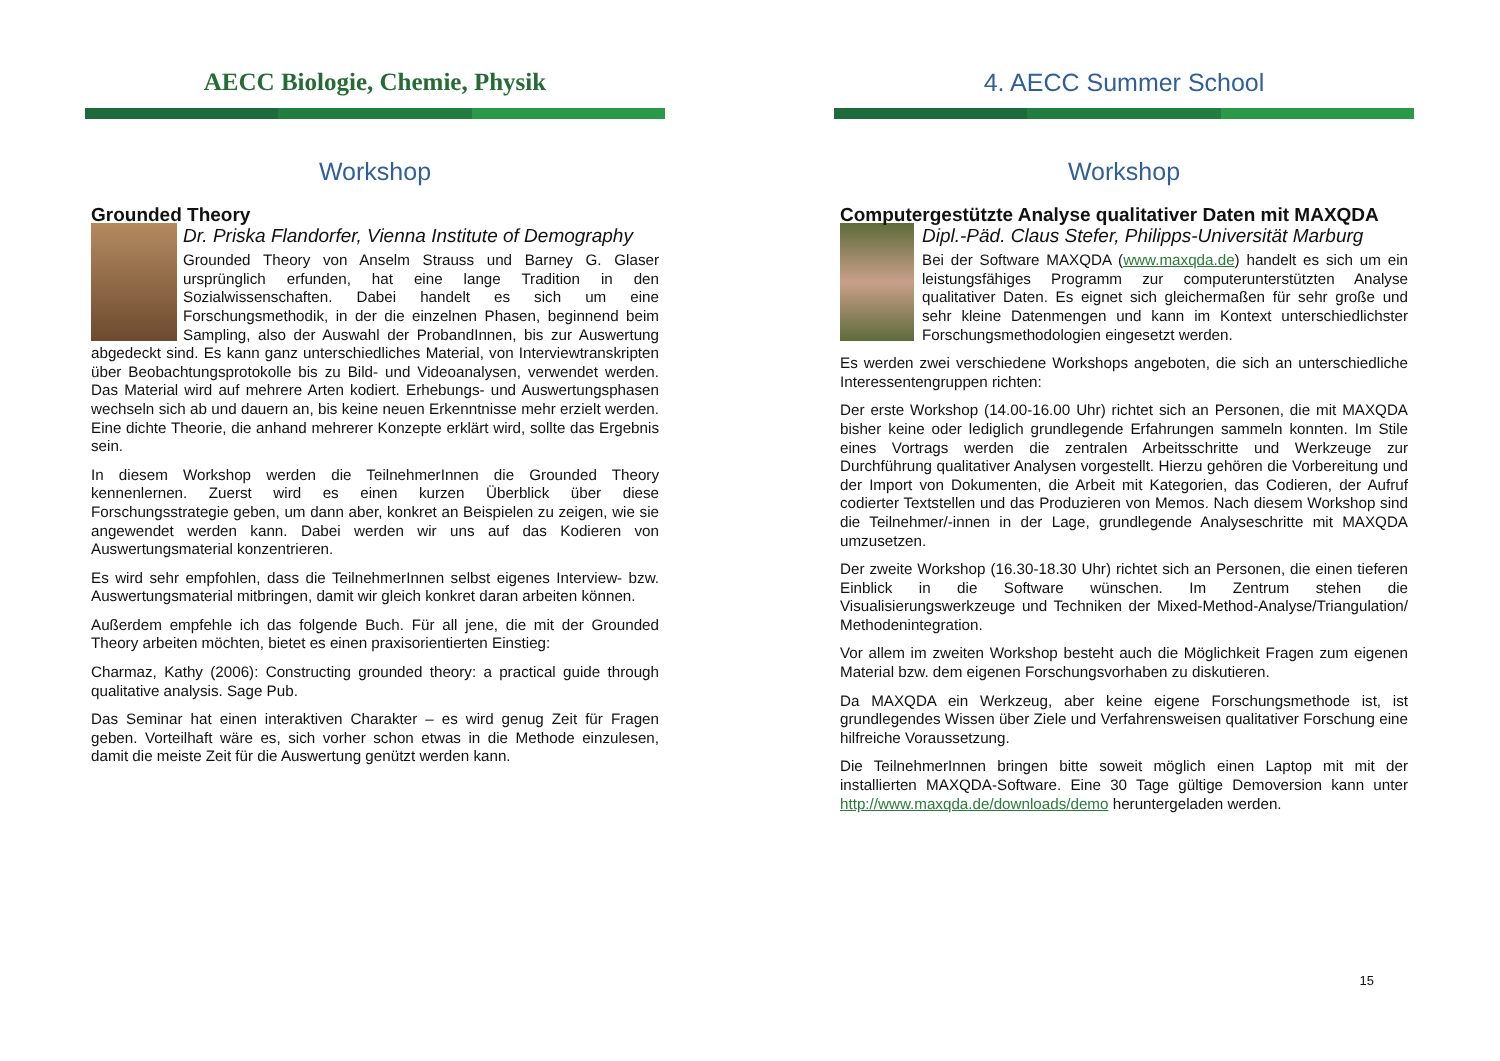AECC Biologie, Chemie, Physik
Workshop
Grounded Theory
Dr. Priska Flandorfer, Vienna Institute of Demography
Grounded Theory von Anselm Strauss und Barney G. Glaser ursprünglich erfunden, hat eine lange Tradition in den Sozialwissenschaften. Dabei handelt es sich um eine Forschungsmethodik, in der die einzelnen Phasen, beginnend beim Sampling, also der Auswahl der ProbandInnen, bis zur Auswertung abgedeckt sind. Es kann ganz unterschiedliches Material, von Interviewtranskripten über Beobachtungsprotokolle bis zu Bild- und Videoanalysen, verwendet werden. Das Material wird auf mehrere Arten kodiert. Erhebungs- und Auswertungsphasen wechseln sich ab und dauern an, bis keine neuen Erkenntnisse mehr erzielt werden. Eine dichte Theorie, die anhand mehrerer Konzepte erklärt wird, sollte das Ergebnis sein.
In diesem Workshop werden die TeilnehmerInnen die Grounded Theory kennenlernen. Zuerst wird es einen kurzen Überblick über diese Forschungsstrategie geben, um dann aber, konkret an Beispielen zu zeigen, wie sie angewendet werden kann. Dabei werden wir uns auf das Kodieren von Auswertungsmaterial konzentrieren.
Es wird sehr empfohlen, dass die TeilnehmerInnen selbst eigenes Interview- bzw. Auswertungsmaterial mitbringen, damit wir gleich konkret daran arbeiten können.
Außerdem empfehle ich das folgende Buch. Für all jene, die mit der Grounded Theory arbeiten möchten, bietet es einen praxisorientierten Einstieg:
Charmaz, Kathy (2006): Constructing grounded theory: a practical guide through qualitative analysis. Sage Pub.
Das Seminar hat einen interaktiven Charakter – es wird genug Zeit für Fragen geben. Vorteilhaft wäre es, sich vorher schon etwas in die Methode einzulesen, damit die meiste Zeit für die Auswertung genützt werden kann.
4. AECC Summer School
Workshop
Computergestützte Analyse qualitativer Daten mit MAXQDA
Dipl.-Päd. Claus Stefer, Philipps-Universität Marburg
Bei der Software MAXQDA (www.maxqda.de) handelt es sich um ein leistungsfähiges Programm zur computerunterstützten Analyse qualitativer Daten. Es eignet sich gleichermaßen für sehr große und sehr kleine Datenmengen und kann im Kontext unterschiedlichster Forschungsmethodologien eingesetzt werden.
Es werden zwei verschiedene Workshops angeboten, die sich an unterschiedliche Interessentengruppen richten:
Der erste Workshop (14.00-16.00 Uhr) richtet sich an Personen, die mit MAXQDA bisher keine oder lediglich grundlegende Erfahrungen sammeln konnten. Im Stile eines Vortrags werden die zentralen Arbeitsschritte und Werkzeuge zur Durchführung qualitativer Analysen vorgestellt. Hierzu gehören die Vorbereitung und der Import von Dokumenten, die Arbeit mit Kategorien, das Codieren, der Aufruf codierter Textstellen und das Produzieren von Memos. Nach diesem Workshop sind die Teilnehmer/-innen in der Lage, grundlegende Analyseschritte mit MAXQDA umzusetzen.
Der zweite Workshop (16.30-18.30 Uhr) richtet sich an Personen, die einen tieferen Einblick in die Software wünschen. Im Zentrum stehen die Visualisierungswerkzeuge und Techniken der Mixed-Method-Analyse/Triangulation/ Methodenintegration.
Vor allem im zweiten Workshop besteht auch die Möglichkeit Fragen zum eigenen Material bzw. dem eigenen Forschungsvorhaben zu diskutieren.
Da MAXQDA ein Werkzeug, aber keine eigene Forschungsmethode ist, ist grundlegendes Wissen über Ziele und Verfahrensweisen qualitativer Forschung eine hilfreiche Voraussetzung.
Die TeilnehmerInnen bringen bitte soweit möglich einen Laptop mit mit der installierten MAXQDA-Software. Eine 30 Tage gültige Demoversion kann unter http://www.maxqda.de/downloads/demo heruntergeladen werden.
15